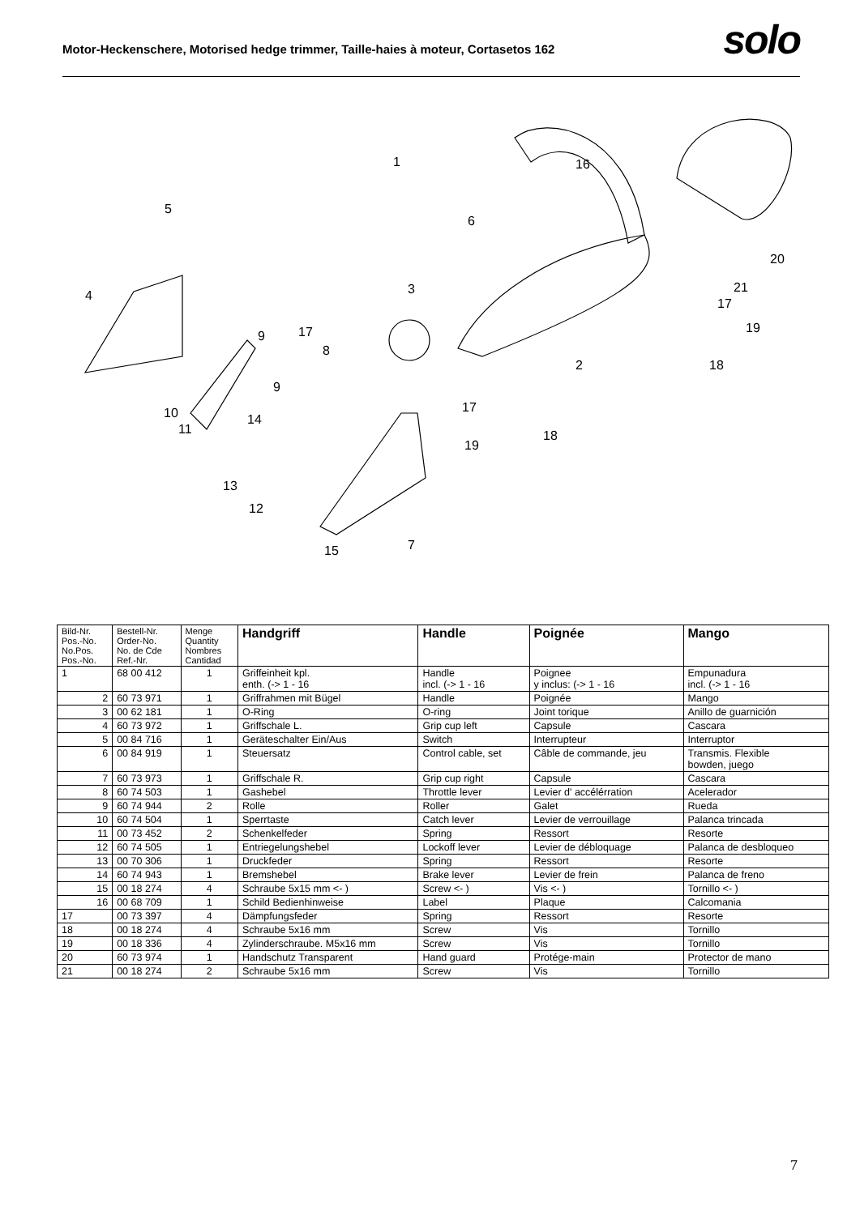Motor-Heckenschere, Motorised hedge trimmer, Taille-haies à moteur, Cortasetos 162
solo
1
16
5
6
20
4
3
21
17
9
17
19
8
2
18
9
10
17
11
14
18
19
13
12
7
15
| Bild-Nr. Pos.-No. No.Pos. Pos.-No. | Bestell-Nr. Order-No. No. de Cde Ref.-Nr. | Menge Quantity Nombres Cantidad | Handgriff | Handle | Poignée | Mango |
| --- | --- | --- | --- | --- | --- | --- |
| 1 | 68 00 412 | 1 | Griffeinheit kpl. enth. (-> 1 - 16 | Handle incl. (-> 1 - 16 | Poignee y inclus: (-> 1 - 16 | Empunadura incl. (-> 1 - 16 |
| 2 | 60 73 971 | 1 | Griffrahmen mit Bügel | Handle | Poignée | Mango |
| 3 | 00 62 181 | 1 | O-Ring | O-ring | Joint torique | Anillo de guarnición |
| 4 | 60 73 972 | 1 | Griffschale L. | Grip cup left | Capsule | Cascara |
| 5 | 00 84 716 | 1 | Geräteschalter Ein/Aus | Switch | Interrupteur | Interruptor |
| 6 | 00 84 919 | 1 | Steuersatz | Control cable, set | Câble de commande, jeu | Transmis. Flexible bowden, juego |
| 7 | 60 73 973 | 1 | Griffschale R. | Grip cup right | Capsule | Cascara |
| 8 | 60 74 503 | 1 | Gashebel | Throttle lever | Levier d' accélérration | Acelerador |
| 9 | 60 74 944 | 2 | Rolle | Roller | Galet | Rueda |
| 10 | 60 74 504 | 1 | Sperrtaste | Catch lever | Levier de verrouillage | Palanca trincada |
| 11 | 00 73 452 | 2 | Schenkelfeder | Spring | Ressort | Resorte |
| 12 | 60 74 505 | 1 | Entriegelungshebel | Lockoff lever | Levier de débloquage | Palanca de desbloqueo |
| 13 | 00 70 306 | 1 | Druckfeder | Spring | Ressort | Resorte |
| 14 | 60 74 943 | 1 | Bremshebel | Brake lever | Levier de frein | Palanca de freno |
| 15 | 00 18 274 | 4 | Schraube 5x15 mm <- ) | Screw <- ) | Vis <- ) | Tornillo <- ) |
| 16 | 00 68 709 | 1 | Schild Bedienhinweise | Label | Plaque | Calcomania |
| 17 | 00 73 397 | 4 | Dämpfungsfeder | Spring | Ressort | Resorte |
| 18 | 00 18 274 | 4 | Schraube 5x16 mm | Screw | Vis | Tornillo |
| 19 | 00 18 336 | 4 | Zylinderschraube. M5x16 mm | Screw | Vis | Tornillo |
| 20 | 60 73 974 | 1 | Handschutz Transparent | Hand guard | Protége-main | Protector de mano |
| 21 | 00 18 274 | 2 | Schraube 5x16 mm | Screw | Vis | Tornillo |
7